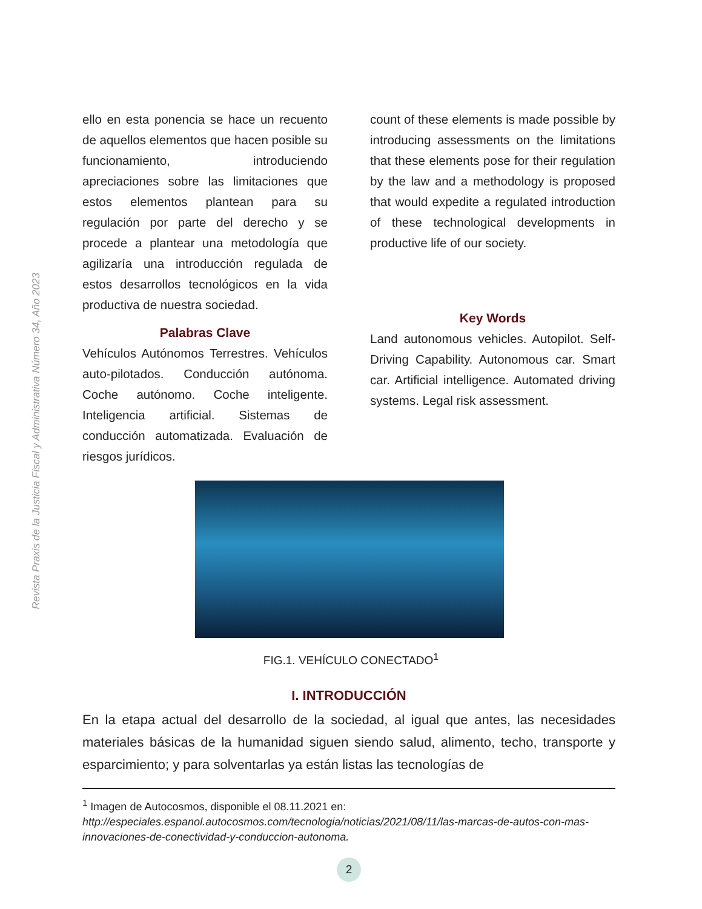Revista Praxis de la Justicia Fiscal y Administrativa Número 34, Año 2023
ello en esta ponencia se hace un recuento de aquellos elementos que hacen posible su funcionamiento, introduciendo apreciaciones sobre las limitaciones que estos elementos plantean para su regulación por parte del derecho y se procede a plantear una metodología que agilizaría una introducción regulada de estos desarrollos tecnológicos en la vida productiva de nuestra sociedad.
Palabras Clave
Vehículos Autónomos Terrestres. Vehículos auto-pilotados. Conducción autónoma. Coche autónomo. Coche inteligente. Inteligencia artificial. Sistemas de conducción automatizada. Evaluación de riesgos jurídicos.
count of these elements is made possible by introducing assessments on the limitations that these elements pose for their regulation by the law and a methodology is proposed that would expedite a regulated introduction of these technological developments in productive life of our society.
Key Words
Land autonomous vehicles. Autopilot. Self-Driving Capability. Autonomous car. Smart car. Artificial intelligence. Automated driving systems. Legal risk assessment.
FIG.1. VEHÍCULO CONECTADO<sup>1</sup>
I. INTRODUCCIÓN
En la etapa actual del desarrollo de la sociedad, al igual que antes, las necesidades materiales básicas de la humanidad siguen siendo salud, alimento, techo, transporte y esparcimiento; y para solventarlas ya están listas las tecnologías de
<sup>1</sup> Imagen de Autocosmos, disponible el 08.11.2021 en: http://especiales.espanol.autocosmos.com/tecnologia/noticias/2021/08/11/las-marcas-de-autos-con-mas-innovaciones-de-conectividad-y-conduccion-autonoma.
2